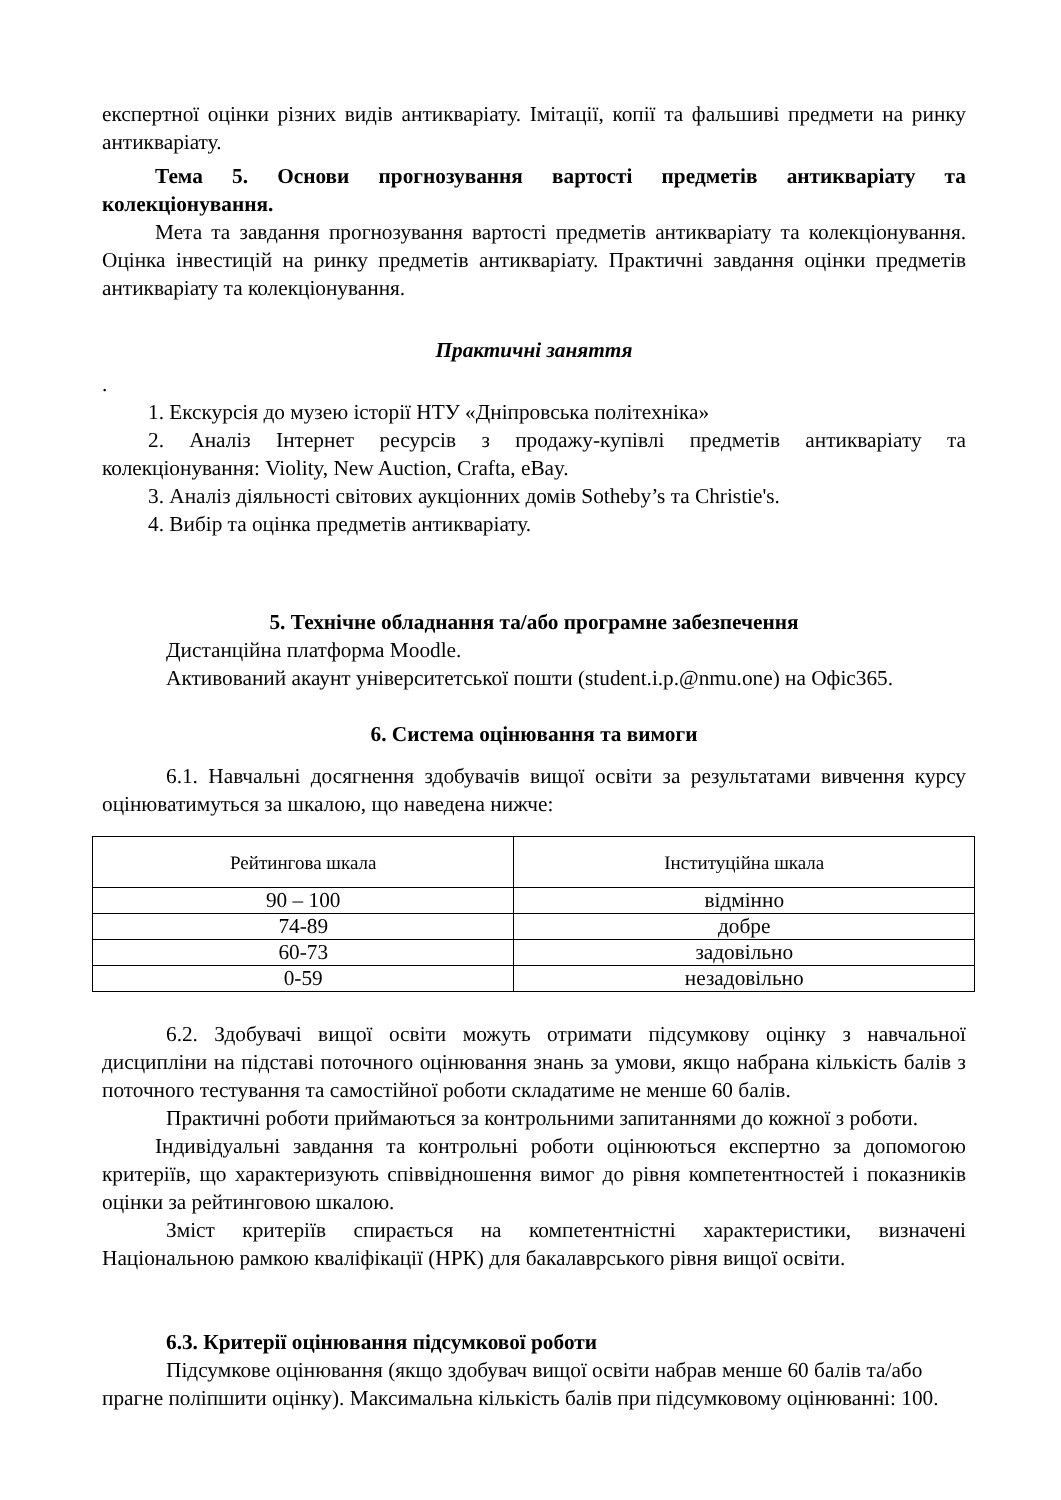експертної оцінки різних видів антикваріату. Імітації, копії та фальшиві предмети на ринку антикваріату.
Тема 5. Основи прогнозування вартості предметів антикваріату та колекціонування.
Мета та завдання прогнозування вартості предметів антикваріату та колекціонування. Оцінка інвестицій на ринку предметів антикваріату. Практичні завдання оцінки предметів антикваріату та колекціонування.
Практичні заняття
.
1. Екскурсія до музею історії НТУ «Дніпровська політехніка»
2. Аналіз Інтернет ресурсів з продажу-купівлі предметів антикваріату та колекціонування: Violity, New Auction, Crafta, eBay.
3. Аналіз діяльності світових аукціонних домів Sotheby’s та Christie's.
4. Вибір та оцінка предметів антикваріату.
5. Технічне обладнання та/або програмне забезпечення
Дистанційна платформа Moodle.
Активований акаунт університетської пошти (student.i.p.@nmu.one) на Офіс365.
6. Система оцінювання та вимоги
6.1. Навчальні досягнення здобувачів вищої освіти за результатами вивчення курсу оцінюватимуться за шкалою, що наведена нижче:
| Рейтингова шкала | Інституційна шкала |
| 90 – 100 | відмінно |
| 74-89 | добре |
| 60-73 | задовільно |
| 0-59 | незадовільно |
6.2. Здобувачі вищої освіти можуть отримати підсумкову оцінку з навчальної дисципліни на підставі поточного оцінювання знань за умови, якщо набрана кількість балів з поточного тестування та самостійної роботи складатиме не менше 60 балів.
Практичні роботи приймаються за контрольними запитаннями до кожної з роботи.
Індивідуальні завдання та контрольні роботи оцінюються експертно за допомогою критеріїв, що характеризують співвідношення вимог до рівня компетентностей і показників оцінки за рейтинговою шкалою.
Зміст критеріїв спирається на компетентністні характеристики, визначені Національною рамкою кваліфікації (НРК) для бакалаврського рівня вищої освіти.
6.3. Критерії оцінювання підсумкової роботи
Підсумкове оцінювання (якщо здобувач вищої освіти набрав менше 60 балів та/або прагне поліпшити оцінку). Максимальна кількість балів при підсумковому оцінюванні: 100.